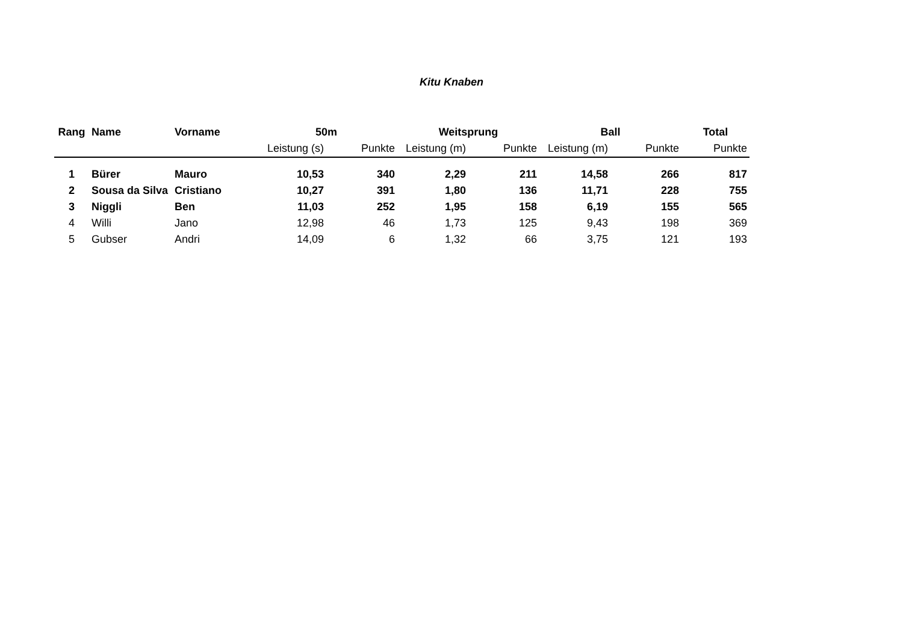Kitu Knaben
| Rang | Name | Vorname | 50m | | Weitsprung | | Ball | | Total |
| --- | --- | --- | --- | --- | --- | --- | --- | --- | --- |
| | | | Leistung (s) | Punkte | Leistung (m) | Punkte | Leistung (m) | Punkte | Punkte |
| 1 | Bürer | Mauro | 10,53 | 340 | 2,29 | 211 | 14,58 | 266 | 817 |
| 2 | Sousa da Silva | Cristiano | 10,27 | 391 | 1,80 | 136 | 11,71 | 228 | 755 |
| 3 | Niggli | Ben | 11,03 | 252 | 1,95 | 158 | 6,19 | 155 | 565 |
| 4 | Willi | Jano | 12,98 | 46 | 1,73 | 125 | 9,43 | 198 | 369 |
| 5 | Gubser | Andri | 14,09 | 6 | 1,32 | 66 | 3,75 | 121 | 193 |